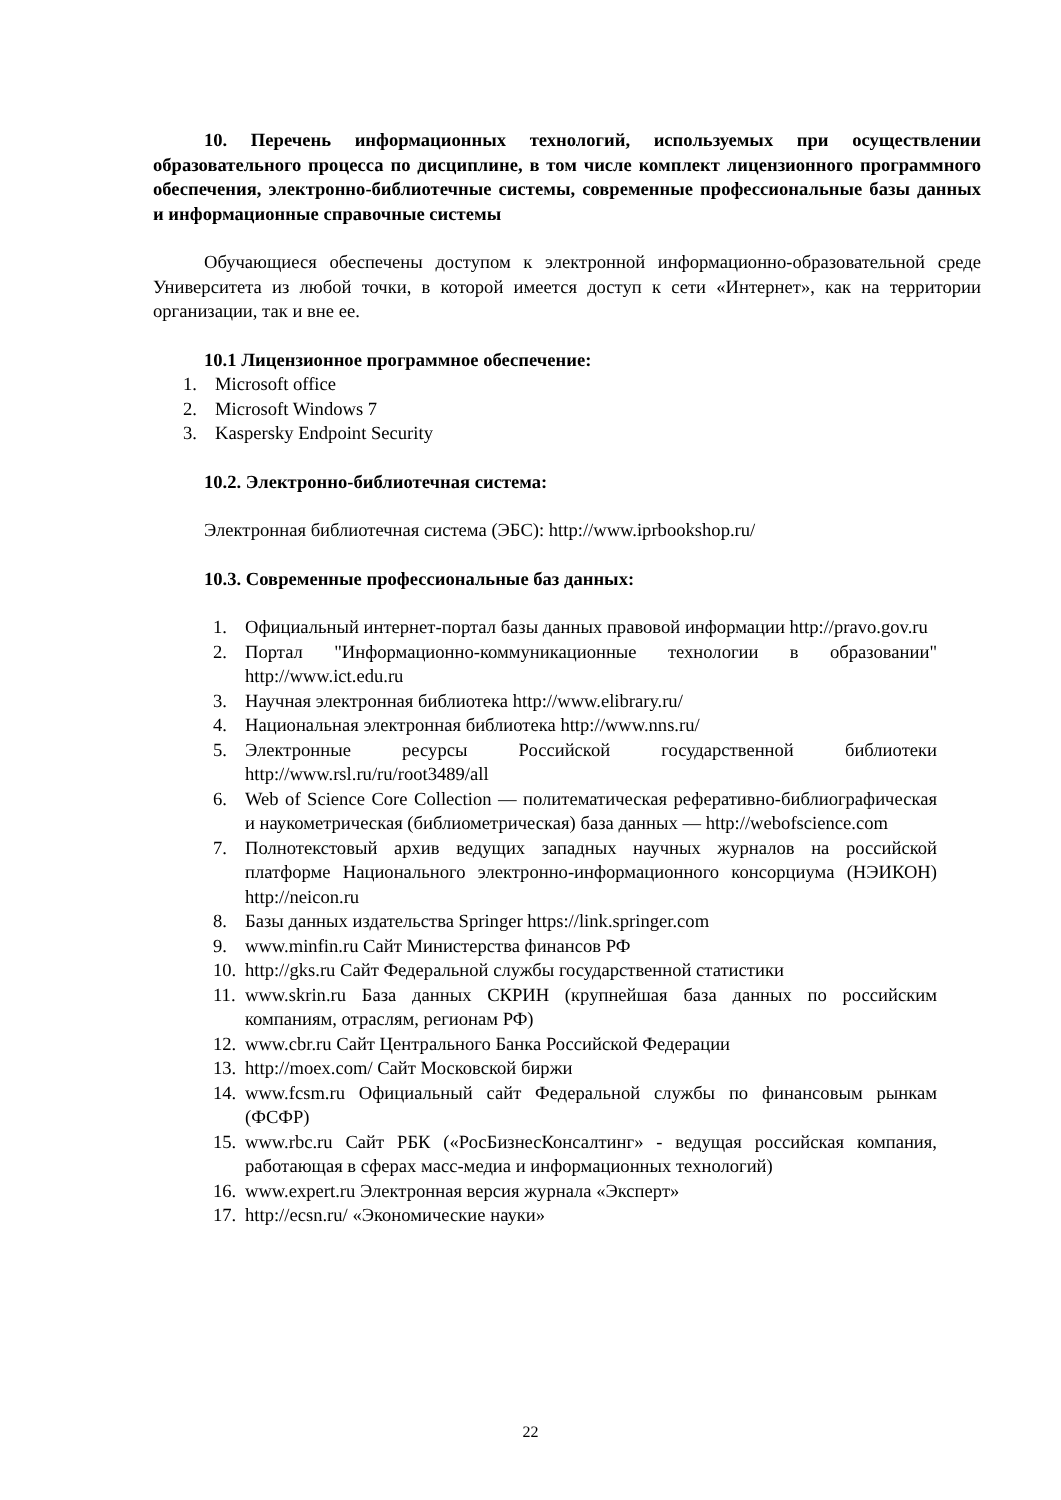10. Перечень информационных технологий, используемых при осуществлении образовательного процесса по дисциплине, в том числе комплект лицензионного программного обеспечения, электронно-библиотечные системы, современные профессиональные базы данных и информационные справочные системы
Обучающиеся обеспечены доступом к электронной информационно-образовательной среде Университета из любой точки, в которой имеется доступ к сети «Интернет», как на территории организации, так и вне ее.
10.1 Лицензионное программное обеспечение:
1. Microsoft office
2. Microsoft Windows 7
3. Kaspersky Endpoint Security
10.2. Электронно-библиотечная система:
Электронная библиотечная система (ЭБС): http://www.iprbookshop.ru/
10.3. Современные профессиональные баз данных:
1. Официальный интернет-портал базы данных правовой информации http://pravo.gov.ru
2. Портал "Информационно-коммуникационные технологии в образовании" http://www.ict.edu.ru
3. Научная электронная библиотека http://www.elibrary.ru/
4. Национальная электронная библиотека http://www.nns.ru/
5. Электронные ресурсы Российской государственной библиотеки http://www.rsl.ru/ru/root3489/all
6. Web of Science Core Collection — политематическая реферативно-библиографическая и наукометрическая (библиометрическая) база данных — http://webofscience.com
7. Полнотекстовый архив ведущих западных научных журналов на российской платформе Национального электронно-информационного консорциума (НЭИКОН) http://neicon.ru
8. Базы данных издательства Springer https://link.springer.com
9. www.minfin.ru Сайт Министерства финансов РФ
10. http://gks.ru Сайт Федеральной службы государственной статистики
11. www.skrin.ru База данных СКРИН (крупнейшая база данных по российским компаниям, отраслям, регионам РФ)
12. www.cbr.ru Сайт Центрального Банка Российской Федерации
13. http://moex.com/ Сайт Московской биржи
14. www.fcsm.ru Официальный сайт Федеральной службы по финансовым рынкам (ФСФР)
15. www.rbc.ru Сайт РБК («РосБизнесКонсалтинг» - ведущая российская компания, работающая в сферах масс-медиа и информационных технологий)
16. www.expert.ru Электронная версия журнала «Эксперт»
17. http://ecsn.ru/ «Экономические науки»
22